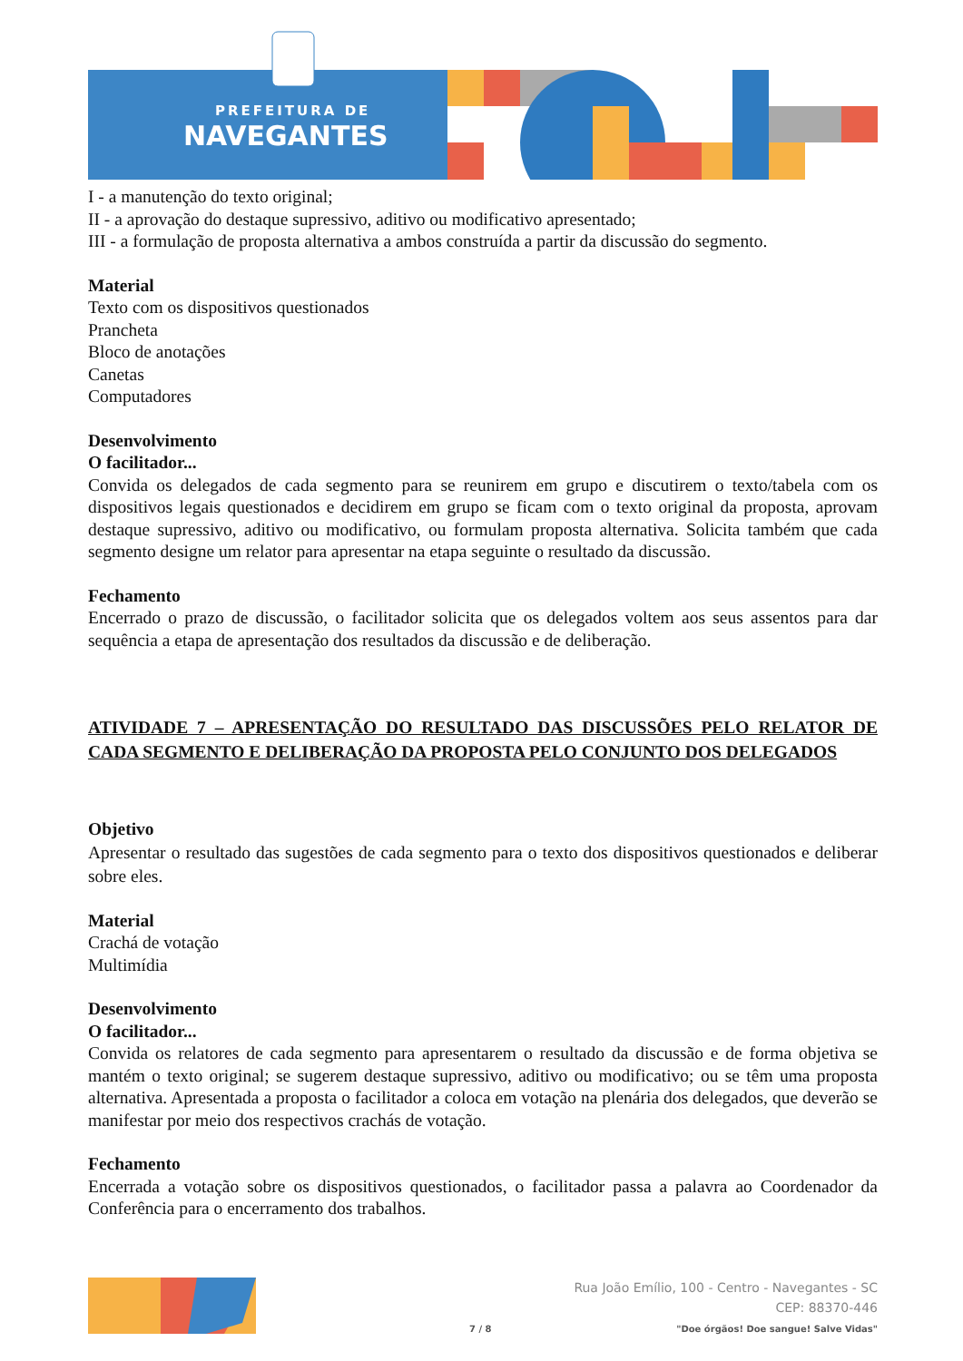PREFEITURA DE
NAVEGANTES
I - a manutenção do texto original;
II - a aprovação do destaque supressivo, aditivo ou modificativo apresentado;
III - a formulação de proposta alternativa a ambos construída a partir da discussão do segmento.
Material
Texto com os dispositivos questionados
Prancheta
Bloco de anotações
Canetas
Computadores
Desenvolvimento
O facilitador...
Convida os delegados de cada segmento para se reunirem em grupo e discutirem o texto/tabela com os dispositivos legais questionados e decidirem em grupo se ficam com o texto original da proposta, aprovam destaque supressivo, aditivo ou modificativo, ou formulam proposta alternativa. Solicita também que cada segmento designe um relator para apresentar na etapa seguinte o resultado da discussão.
Fechamento
Encerrado o prazo de discussão, o facilitador solicita que os delegados voltem aos seus assentos para dar sequência a etapa de apresentação dos resultados da discussão e de deliberação.
ATIVIDADE 7 – APRESENTAÇÃO DO RESULTADO DAS DISCUSSÕES PELO RELATOR DE CADA SEGMENTO E DELIBERAÇÃO DA PROPOSTA PELO CONJUNTO DOS DELEGADOS
Objetivo
Apresentar o resultado das sugestões de cada segmento para o texto dos dispositivos questionados e deliberar sobre eles.
Material
Crachá de votação
Multimídia
Desenvolvimento
O facilitador...
Convida os relatores de cada segmento para apresentarem o resultado da discussão e de forma objetiva se mantém o texto original; se sugerem destaque supressivo, aditivo ou modificativo; ou se têm uma proposta alternativa. Apresentada a proposta o facilitador a coloca em votação na plenária dos delegados, que deverão se manifestar por meio dos respectivos crachás de votação.
Fechamento
Encerrada a votação sobre os dispositivos questionados, o facilitador passa a palavra ao Coordenador da Conferência para o encerramento dos trabalhos.
7 / 8
Rua João Emílio, 100 - Centro - Navegantes - SC
CEP: 88370-446
"Doe órgãos! Doe sangue! Salve Vidas"